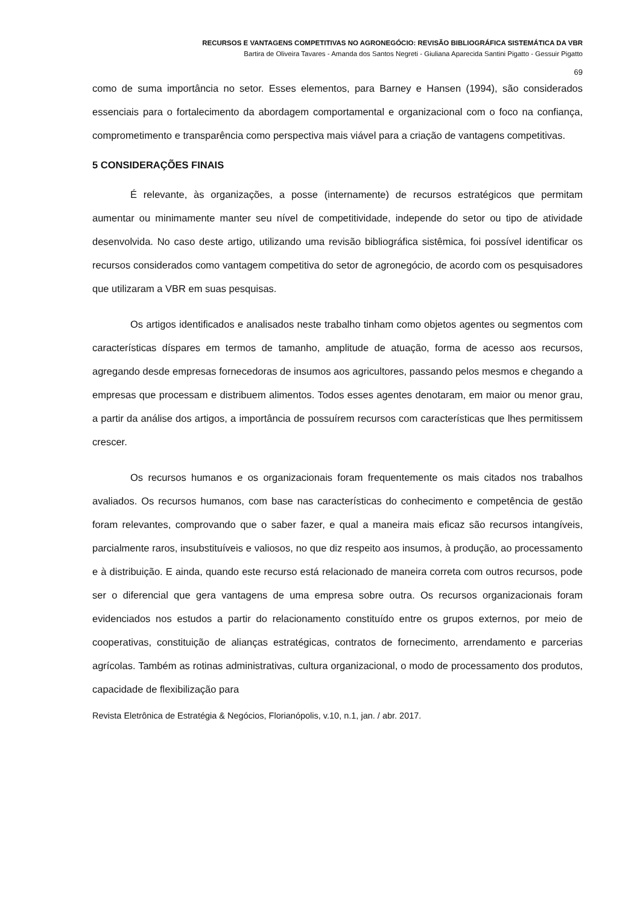RECURSOS E VANTAGENS COMPETITIVAS NO AGRONEGÓCIO: REVISÃO BIBLIOGRÁFICA SISTEMÁTICA DA VBR
Bartira de Oliveira Tavares - Amanda dos Santos Negreti - Giuliana Aparecida Santini Pigatto - Gessuir Pigatto
69
como de suma importância no setor. Esses elementos, para Barney e Hansen (1994), são considerados essenciais para o fortalecimento da abordagem comportamental e organizacional com o foco na confiança, comprometimento e transparência como perspectiva mais viável para a criação de vantagens competitivas.
5 CONSIDERAÇÕES FINAIS
É relevante, às organizações, a posse (internamente) de recursos estratégicos que permitam aumentar ou minimamente manter seu nível de competitividade, independe do setor ou tipo de atividade desenvolvida. No caso deste artigo, utilizando uma revisão bibliográfica sistêmica, foi possível identificar os recursos considerados como vantagem competitiva do setor de agronegócio, de acordo com os pesquisadores que utilizaram a VBR em suas pesquisas.
Os artigos identificados e analisados neste trabalho tinham como objetos agentes ou segmentos com características díspares em termos de tamanho, amplitude de atuação, forma de acesso aos recursos, agregando desde empresas fornecedoras de insumos aos agricultores, passando pelos mesmos e chegando a empresas que processam e distribuem alimentos. Todos esses agentes denotaram, em maior ou menor grau, a partir da análise dos artigos, a importância de possuírem recursos com características que lhes permitissem crescer.
Os recursos humanos e os organizacionais foram frequentemente os mais citados nos trabalhos avaliados. Os recursos humanos, com base nas características do conhecimento e competência de gestão foram relevantes, comprovando que o saber fazer, e qual a maneira mais eficaz são recursos intangíveis, parcialmente raros, insubstituíveis e valiosos, no que diz respeito aos insumos, à produção, ao processamento e à distribuição. E ainda, quando este recurso está relacionado de maneira correta com outros recursos, pode ser o diferencial que gera vantagens de uma empresa sobre outra. Os recursos organizacionais foram evidenciados nos estudos a partir do relacionamento constituído entre os grupos externos, por meio de cooperativas, constituição de alianças estratégicas, contratos de fornecimento, arrendamento e parcerias agrícolas. Também as rotinas administrativas, cultura organizacional, o modo de processamento dos produtos, capacidade de flexibilização para
Revista Eletrônica de Estratégia & Negócios, Florianópolis, v.10, n.1, jan. / abr. 2017.